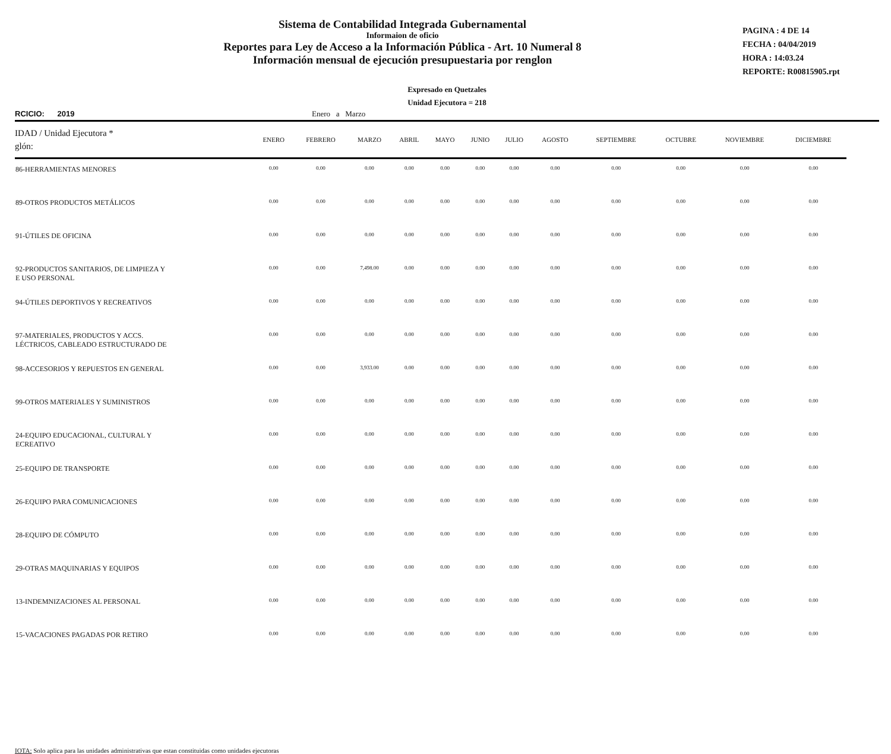Sistema de Contabilidad Integrada Gubernamental
Informaion de oficio
Reportes para Ley de Acceso a la Información Pública - Art. 10 Numeral 8
Información mensual de ejecución presupuestaria por renglon
PAGINA : 4 DE 14
FECHA : 04/04/2019
HORA : 14:03.24
REPORTE: R00815905.rpt
Expresado en Quetzales
Unidad Ejecutora = 218
RCICIO: 2019 Enero a Marzo
| IDAD / Unidad Ejecutora * glón: | ENERO | FEBRERO | MARZO | ABRIL | MAYO | JUNIO | JULIO | AGOSTO | SEPTIEMBRE | OCTUBRE | NOVIEMBRE | DICIEMBRE |
| --- | --- | --- | --- | --- | --- | --- | --- | --- | --- | --- | --- | --- |
| 86-HERRAMIENTAS MENORES | 0.00 | 0.00 | 0.00 | 0.00 | 0.00 | 0.00 | 0.00 | 0.00 | 0.00 | 0.00 | 0.00 | 0.00 |
| 89-OTROS PRODUCTOS METÁLICOS | 0.00 | 0.00 | 0.00 | 0.00 | 0.00 | 0.00 | 0.00 | 0.00 | 0.00 | 0.00 | 0.00 | 0.00 |
| 91-ÚTILES DE OFICINA | 0.00 | 0.00 | 0.00 | 0.00 | 0.00 | 0.00 | 0.00 | 0.00 | 0.00 | 0.00 | 0.00 | 0.00 |
| 92-PRODUCTOS SANITARIOS, DE LIMPIEZA Y E USO PERSONAL | 0.00 | 0.00 | 7,498.00 | 0.00 | 0.00 | 0.00 | 0.00 | 0.00 | 0.00 | 0.00 | 0.00 | 0.00 |
| 94-ÚTILES DEPORTIVOS Y RECREATIVOS | 0.00 | 0.00 | 0.00 | 0.00 | 0.00 | 0.00 | 0.00 | 0.00 | 0.00 | 0.00 | 0.00 | 0.00 |
| 97-MATERIALES, PRODUCTOS Y ACCS. LÉCTRICOS, CABLEADO ESTRUCTURADO DE | 0.00 | 0.00 | 0.00 | 0.00 | 0.00 | 0.00 | 0.00 | 0.00 | 0.00 | 0.00 | 0.00 | 0.00 |
| 98-ACCESORIOS Y REPUESTOS EN GENERAL | 0.00 | 0.00 | 3,933.00 | 0.00 | 0.00 | 0.00 | 0.00 | 0.00 | 0.00 | 0.00 | 0.00 | 0.00 |
| 99-OTROS MATERIALES Y SUMINISTROS | 0.00 | 0.00 | 0.00 | 0.00 | 0.00 | 0.00 | 0.00 | 0.00 | 0.00 | 0.00 | 0.00 | 0.00 |
| 24-EQUIPO EDUCACIONAL, CULTURAL Y ECREATIVO | 0.00 | 0.00 | 0.00 | 0.00 | 0.00 | 0.00 | 0.00 | 0.00 | 0.00 | 0.00 | 0.00 | 0.00 |
| 25-EQUIPO DE TRANSPORTE | 0.00 | 0.00 | 0.00 | 0.00 | 0.00 | 0.00 | 0.00 | 0.00 | 0.00 | 0.00 | 0.00 | 0.00 |
| 26-EQUIPO PARA COMUNICACIONES | 0.00 | 0.00 | 0.00 | 0.00 | 0.00 | 0.00 | 0.00 | 0.00 | 0.00 | 0.00 | 0.00 | 0.00 |
| 28-EQUIPO DE CÓMPUTO | 0.00 | 0.00 | 0.00 | 0.00 | 0.00 | 0.00 | 0.00 | 0.00 | 0.00 | 0.00 | 0.00 | 0.00 |
| 29-OTRAS MAQUINARIAS Y EQUIPOS | 0.00 | 0.00 | 0.00 | 0.00 | 0.00 | 0.00 | 0.00 | 0.00 | 0.00 | 0.00 | 0.00 | 0.00 |
| 13-INDEMNIZACIONES AL PERSONAL | 0.00 | 0.00 | 0.00 | 0.00 | 0.00 | 0.00 | 0.00 | 0.00 | 0.00 | 0.00 | 0.00 | 0.00 |
| 15-VACACIONES PAGADAS POR RETIRO | 0.00 | 0.00 | 0.00 | 0.00 | 0.00 | 0.00 | 0.00 | 0.00 | 0.00 | 0.00 | 0.00 | 0.00 |
IOTA: Solo aplica para las unidades administrativas que estan constituidas como unidades ejecutoras